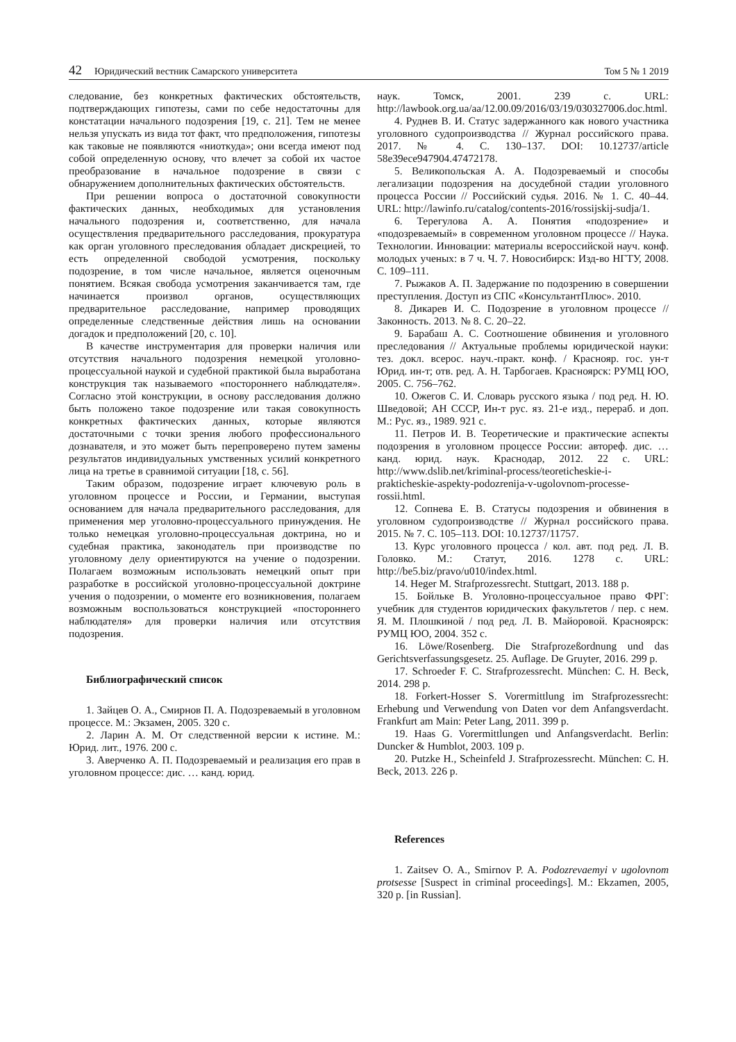42 Юридический вестник Самарского университета
Том 5 № 1 2019
следование, без конкретных фактических обстоятельств, подтверждающих гипотезы, сами по себе недостаточны для констатации начального подозрения [19, с. 21]. Тем не менее нельзя упускать из вида тот факт, что предположения, гипотезы как таковые не появляются «ниоткуда»; они всегда имеют под собой определенную основу, что влечет за собой их частое преобразование в начальное подозрение в связи с обнаружением дополнительных фактических обстоятельств.
При решении вопроса о достаточной совокупности фактических данных, необходимых для установления начального подозрения и, соответственно, для начала осуществления предварительного расследования, прокуратура как орган уголовного преследования обладает дискрецией, то есть определенной свободой усмотрения, поскольку подозрение, в том числе начальное, является оценочным понятием. Всякая свобода усмотрения заканчивается там, где начинается произвол органов, осуществляющих предварительное расследование, например проводящих определенные следственные действия лишь на основании догадок и предположений [20, с. 10].
В качестве инструментария для проверки наличия или отсутствия начального подозрения немецкой уголовно-процессуальной наукой и судебной практикой была выработана конструкция так называемого «постороннего наблюдателя». Согласно этой конструкции, в основу расследования должно быть положено такое подозрение или такая совокупность конкретных фактических данных, которые являются достаточными с точки зрения любого профессионального дознавателя, и это может быть перепроверено путем замены результатов индивидуальных умственных усилий конкретного лица на третье в сравнимой ситуации [18, с. 56].
Таким образом, подозрение играет ключевую роль в уголовном процессе и России, и Германии, выступая основанием для начала предварительного расследования, для применения мер уголовно-процессуального принуждения. Не только немецкая уголовно-процессуальная доктрина, но и судебная практика, законодатель при производстве по уголовному делу ориентируются на учение о подозрении. Полагаем возможным использовать немецкий опыт при разработке в российской уголовно-процессуальной доктрине учения о подозрении, о моменте его возникновения, полагаем возможным воспользоваться конструкцией «постороннего наблюдателя» для проверки наличия или отсутствия подозрения.
Библиографический список
1. Зайцев О. А., Смирнов П. А. Подозреваемый в уголовном процессе. М.: Экзамен, 2005. 320 с.
2. Ларин А. М. От следственной версии к истине. М.: Юрид. лит., 1976. 200 с.
3. Аверченко А. П. Подозреваемый и реализация его прав в уголовном процессе: дис. … канд. юрид.
наук. Томск, 2001. 239 с. URL: http://lawbook.org.ua/aa/12.00.09/2016/03/19/030327006.doc.html.
4. Руднев В. И. Статус задержанного как нового участника уголовного судопроизводства // Журнал российского права. 2017. № 4. С. 130–137. DOI: 10.12737/article 58e39ece947904.47472178.
5. Великопольская А. А. Подозреваемый и способы легализации подозрения на досудебной стадии уголовного процесса России // Российский судья. 2016. № 1. С. 40–44. URL: http://lawinfo.ru/catalog/contents-2016/rossijskij-sudja/1.
6. Терегулова А. А. Понятия «подозрение» и «подозреваемый» в современном уголовном процессе // Наука. Технологии. Инновации: материалы всероссийской науч. конф. молодых ученых: в 7 ч. Ч. 7. Новосибирск: Изд-во НГТУ, 2008. С. 109–111.
7. Рыжаков А. П. Задержание по подозрению в совершении преступления. Доступ из СПС «КонсультантПлюс». 2010.
8. Дикарев И. С. Подозрение в уголовном процессе // Законность. 2013. № 8. С. 20–22.
9. Барабаш А. С. Соотношение обвинения и уголовного преследования // Актуальные проблемы юридической науки: тез. докл. всерос. науч.-практ. конф. / Краснояр. гос. ун-т Юрид. ин-т; отв. ред. А. Н. Тарбогаев. Красноярск: РУМЦ ЮО, 2005. С. 756–762.
10. Ожегов С. И. Словарь русского языка / под ред. Н. Ю. Шведовой; АН СССР, Ин-т рус. яз. 21-е изд., перераб. и доп. М.: Рус. яз., 1989. 921 с.
11. Петров И. В. Теоретические и практические аспекты подозрения в уголовном процессе России: автореф. дис. … канд. юрид. наук. Краснодар, 2012. 22 с. URL: http://www.dslib.net/kriminal-process/teoreticheskie-i-prakticheskie-aspekty-podozrenija-v-ugolovnom-processe-rossii.html.
12. Сопнева Е. В. Статусы подозрения и обвинения в уголовном судопроизводстве // Журнал российского права. 2015. № 7. С. 105–113. DOI: 10.12737/11757.
13. Курс уголовного процесса / кол. авт. под ред. Л. В. Головко. М.: Статут, 2016. 1278 с. URL: http://be5.biz/pravo/u010/index.html.
14. Heger M. Strafprozessrecht. Stuttgart, 2013. 188 p.
15. Бойльке В. Уголовно-процессуальное право ФРГ: учебник для студентов юридических факультетов / пер. с нем. Я. М. Плошкиной / под ред. Л. В. Майоровой. Красноярск: РУМЦ ЮО, 2004. 352 с.
16. Löwe/Rosenberg. Die Strafprozeßordnung und das Gerichtsverfassungsgesetz. 25. Auflage. De Gruyter, 2016. 299 p.
17. Schroeder F. C. Strafprozessrecht. München: C. H. Beck, 2014. 298 p.
18. Forkert-Hosser S. Vorermittlung im Strafprozessrecht: Erhebung und Verwendung von Daten vor dem Anfangsverdacht. Frankfurt am Main: Peter Lang, 2011. 399 p.
19. Haas G. Vorermittlungen und Anfangsverdacht. Berlin: Duncker & Humblot, 2003. 109 p.
20. Putzke H., Scheinfeld J. Strafprozessrecht. München: C. H. Beck, 2013. 226 p.
References
1. Zaitsev O. A., Smirnov P. A. Podozrevaemyi v ugolovnom protsesse [Suspect in criminal proceedings]. M.: Ekzamen, 2005, 320 p. [in Russian].